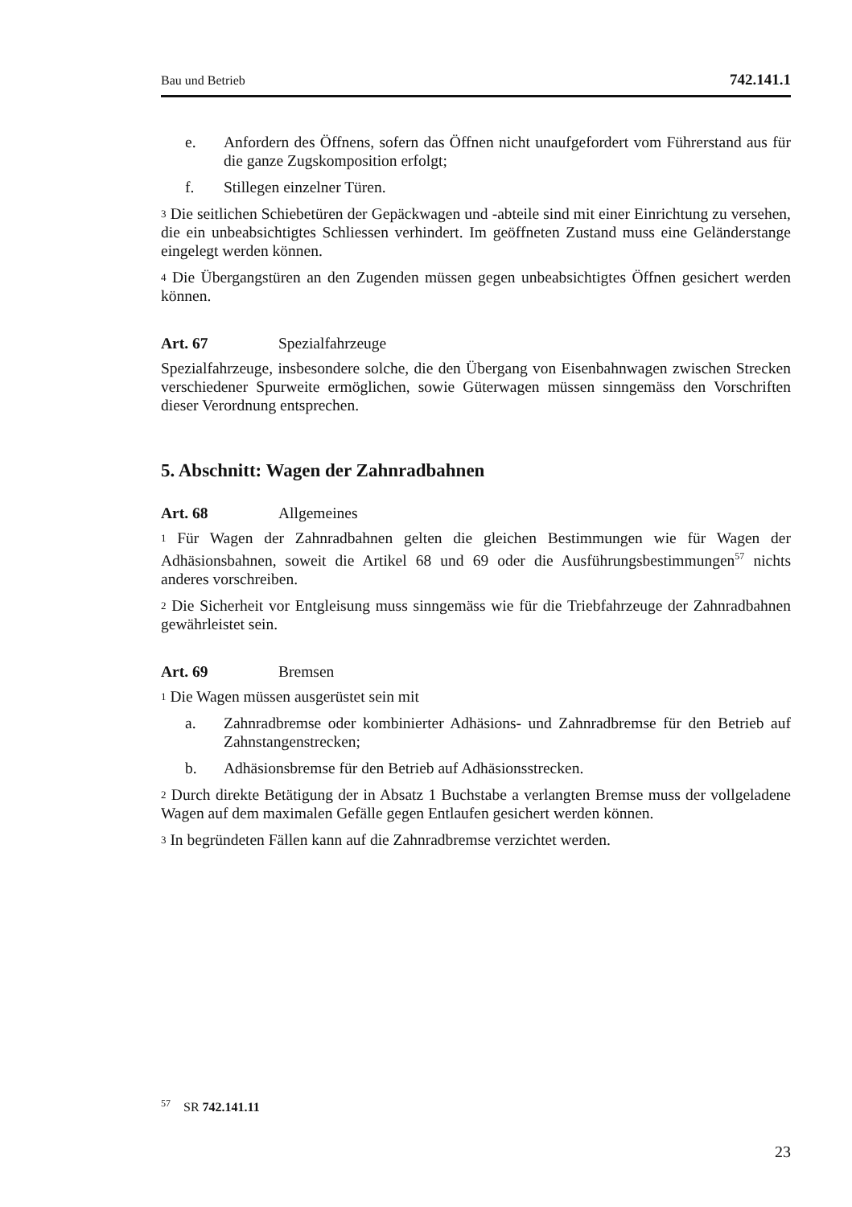Bau und Betrieb 742.141.1
e. Anfordern des Öffnens, sofern das Öffnen nicht unaufgefordert vom Führer­stand aus für die ganze Zugskomposition erfolgt;
f. Stillegen einzelner Türen.
3 Die seitlichen Schiebetüren der Gepäckwagen und -abteile sind mit einer Einrich­tung zu versehen, die ein unbeabsichtigtes Schliessen verhindert. Im geöffneten Zustand muss eine Geländerstange eingelegt werden können.
4 Die Übergangstüren an den Zugenden müssen gegen unbeabsichtigtes Öffnen gesi­chert werden können.
Art. 67 Spezialfahrzeuge
Spezialfahrzeuge, insbesondere solche, die den Übergang von Eisenbahnwagen zwi­schen Strecken verschiedener Spurweite ermöglichen, sowie Güterwagen müssen sinngemäss den Vorschriften dieser Verordnung entsprechen.
5. Abschnitt: Wagen der Zahnradbahnen
Art. 68 Allgemeines
1 Für Wagen der Zahnradbahnen gelten die gleichen Bestimmungen wie für Wagen der Adhäsionsbahnen, soweit die Artikel 68 und 69 oder die Ausführungsbestim­mungen<sup>57</sup> nichts anderes vorschreiben.
2 Die Sicherheit vor Entgleisung muss sinngemäss wie für die Triebfahrzeuge der Zahnradbahnen gewährleistet sein.
Art. 69 Bremsen
1 Die Wagen müssen ausgerüstet sein mit
a. Zahnradbremse oder kombinierter Adhäsions- und Zahnradbremse für den Betrieb auf Zahnstangenstrecken;
b. Adhäsionsbremse für den Betrieb auf Adhäsionsstrecken.
2 Durch direkte Betätigung der in Absatz 1 Buchstabe a verlangten Bremse muss der vollgeladene Wagen auf dem maximalen Gefälle gegen Entlaufen gesichert werden können.
3 In begründeten Fällen kann auf die Zahnradbremse verzichtet werden.
<sup>57</sup> SR 742.141.11
23